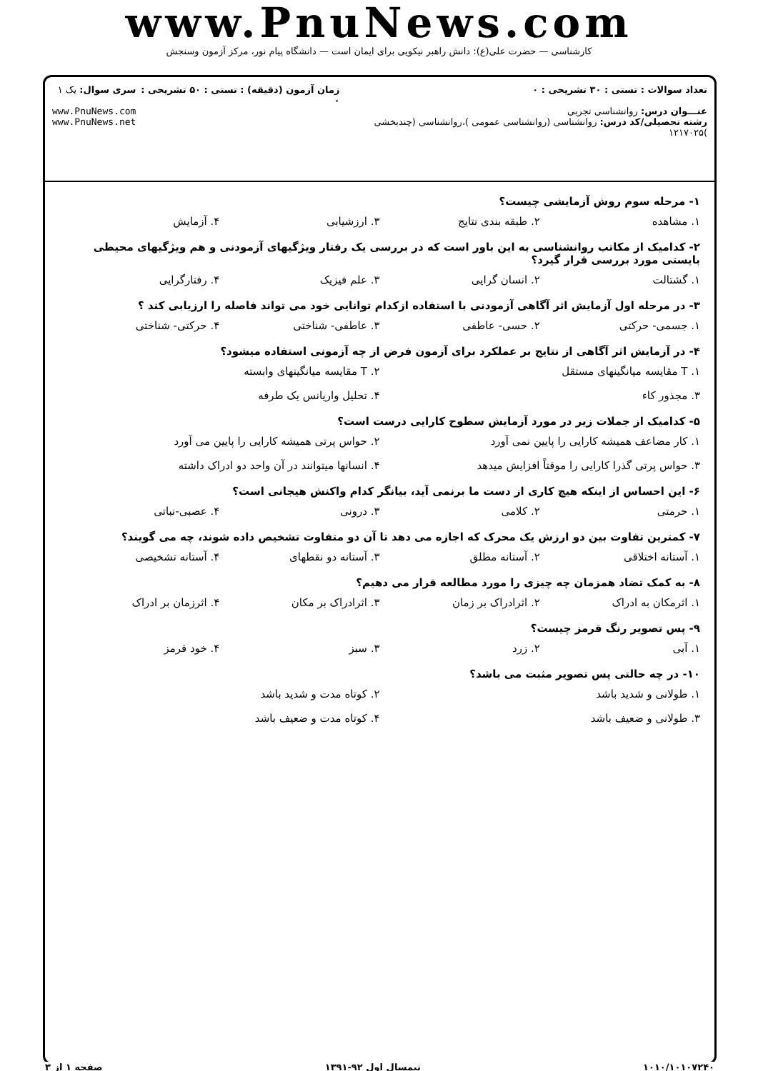www.PnuNews.com
کارشناسی — حضرت علی(ع): دانش راهبر نیکویی برای ایمان است — دانشگاه پیام نور، مرکز آزمون وسنجش
تعداد سوالات : تستی : ۳۰ تشریحی : ۰
عنـــوان درس: روانشناسی تجربی
رشته تحصیلی/کد درس: روانشناسی (روانشناسی عمومی )،روانشناسی (چندبخشی )۱۲۱۷۰۲۵
زمان آزمون (دقیقه) : تستی : ۵۰ تشریحی : ۰
سری سوال: یک ۱
www.PnuNews.com
www.PnuNews.net
۱- مرحله سوم روش آزمایشی چیست؟
۱. مشاهده ۲. طبقه بندی نتایج ۳. ارزشیابی ۴. آزمایش
۲- کدامیک از مکاتب روانشناسی به این باور است که در بررسی یک رفتار ویژگیهای آزمودنی و هم ویژگیهای محیطی بایستی مورد بررسی قرار گیرد؟
۱. گشتالت ۲. انسان گرایی ۳. علم فیزیک ۴. رفتارگرایی
۳- در مرحله اول آزمایش اثر آگاهی آزمودنی با استفاده ازکدام توانایی خود می تواند فاصله را ارزیابی کند ؟
۱. جسمی- حرکتی ۲. حسی- عاطفی ۳. عاطفی- شناختی ۴. حرکتی- شناختی
۴- در آزمایش اثر آگاهی از نتایج بر عملکرد برای آزمون فرض از چه آزمونی استفاده میشود؟
۱. T مقایسه میانگینهای مستقل ۲. T مقایسه میانگینهای وابسته
۳. مجذور کاء ۴. تحلیل واریانس یک طرفه
۵- کدامیک از جملات زیر در مورد آزمایش سطوح کارایی درست است؟
۱. کار مضاعف همیشه کارایی را پایین نمی آورد ۲. حواس پرتی همیشه کارایی را پایین می آورد
۳. حواس پرتی گذرا کارایی را موقتاً افزایش میدهد ۴. انسانها میتوانند در آن واحد دو ادراک داشته
۶- این احساس از اینکه هیچ کاری از دست ما برنمی آید، بیانگر کدام واکنش هیجانی است؟
۱. حرمتی ۲. کلامی ۳. درونی ۴. عصبی-نباتی
۷- کمترین تفاوت بین دو ارزش یک محرک که اجازه می دهد تا آن دو متفاوت تشخیص داده شوند، چه می گویند؟
۱. آستانه اختلاقی ۲. آستانه مطلق ۳. آستانه دو نقطهای ۴. آستانه تشخیصی
۸- به کمک تضاد همزمان چه چیزی را مورد مطالعه قرار می دهیم؟
۱. اثرمکان به ادراک ۲. اثرادراک بر زمان ۳. اثرادراک بر مکان ۴. اثرزمان بر ادراک
۹- پس تصویر رنگ قرمز چیست؟
۱. آبی ۲. زرد ۳. سبز ۴. خود قرمز
۱۰- در چه حالتی پس تصویر مثبت می باشد؟
۱. طولانی و شدید باشد ۲. کوتاه مدت و شدید باشد
۳. طولانی و ضعیف باشد ۴. کوتاه مدت و ضعیف باشد
۱۰۱۰/۱۰۱۰۷۲۴۰ نیمسال اول ۹۲-۱۳۹۱ صفحه ۱ از ۳